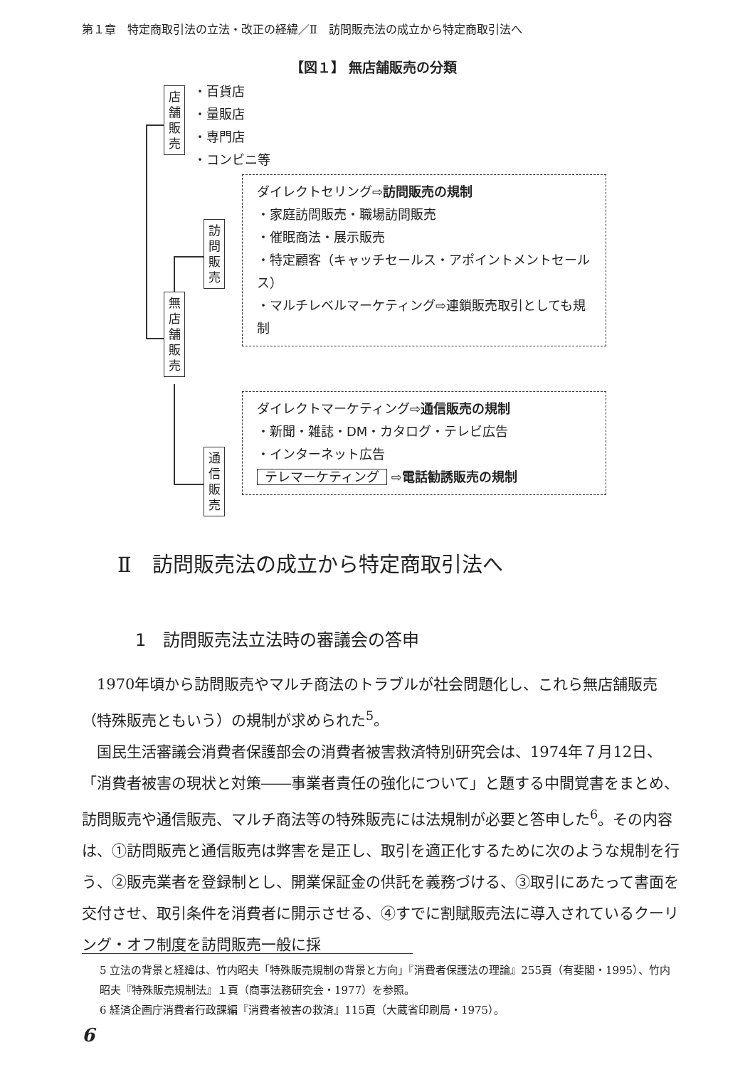第１章　特定商取引法の立法・改正の経緯／Ⅱ　訪問販売法の成立から特定商取引法へ
【図１】 無店舗販売の分類
店
舗
販
売
・百貨店
・量販店
・専門店
・コンビニ等
無
店
舗
販
売
訪
問
販
売
通
信
販
売
ダイレクトセリング⇨訪問販売の規制
・家庭訪問販売・職場訪問販売
・催眠商法・展示販売
・特定顧客（キャッチセールス・アポイントメントセールス）
・マルチレベルマーケティング⇨連鎖販売取引としても規制
ダイレクトマーケティング⇨通信販売の規制
・新聞・雑誌・DM・カタログ・テレビ広告
・インターネット広告
テレマーケティング ⇨電話勧誘販売の規制
Ⅱ　訪問販売法の成立から特定商取引法へ
1　訪問販売法立法時の審議会の答申
1970年頃から訪問販売やマルチ商法のトラブルが社会問題化し、これら無店舗販売（特殊販売ともいう）の規制が求められた<sup>5</sup>。
国民生活審議会消費者保護部会の消費者被害救済特別研究会は、1974年７月12日、「消費者被害の現状と対策――事業者責任の強化について」と題する中間覚書をまとめ、訪問販売や通信販売、マルチ商法等の特殊販売には法規制が必要と答申した<sup>6</sup>。その内容は、①訪問販売と通信販売は弊害を是正し、取引を適正化するために次のような規制を行う、②販売業者を登録制とし、開業保証金の供託を義務づける、③取引にあたって書面を交付させ、取引条件を消費者に開示させる、④すでに割賦販売法に導入されているクーリング・オフ制度を訪問販売一般に採
5 立法の背景と経緯は、竹内昭夫「特殊販売規制の背景と方向」『消費者保護法の理論』255頁（有斐閣・1995）、竹内昭夫『特殊販売規制法』１頁（商事法務研究会・1977）を参照。
6 経済企画庁消費者行政課編『消費者被害の救済』115頁（大蔵省印刷局・1975）。
6